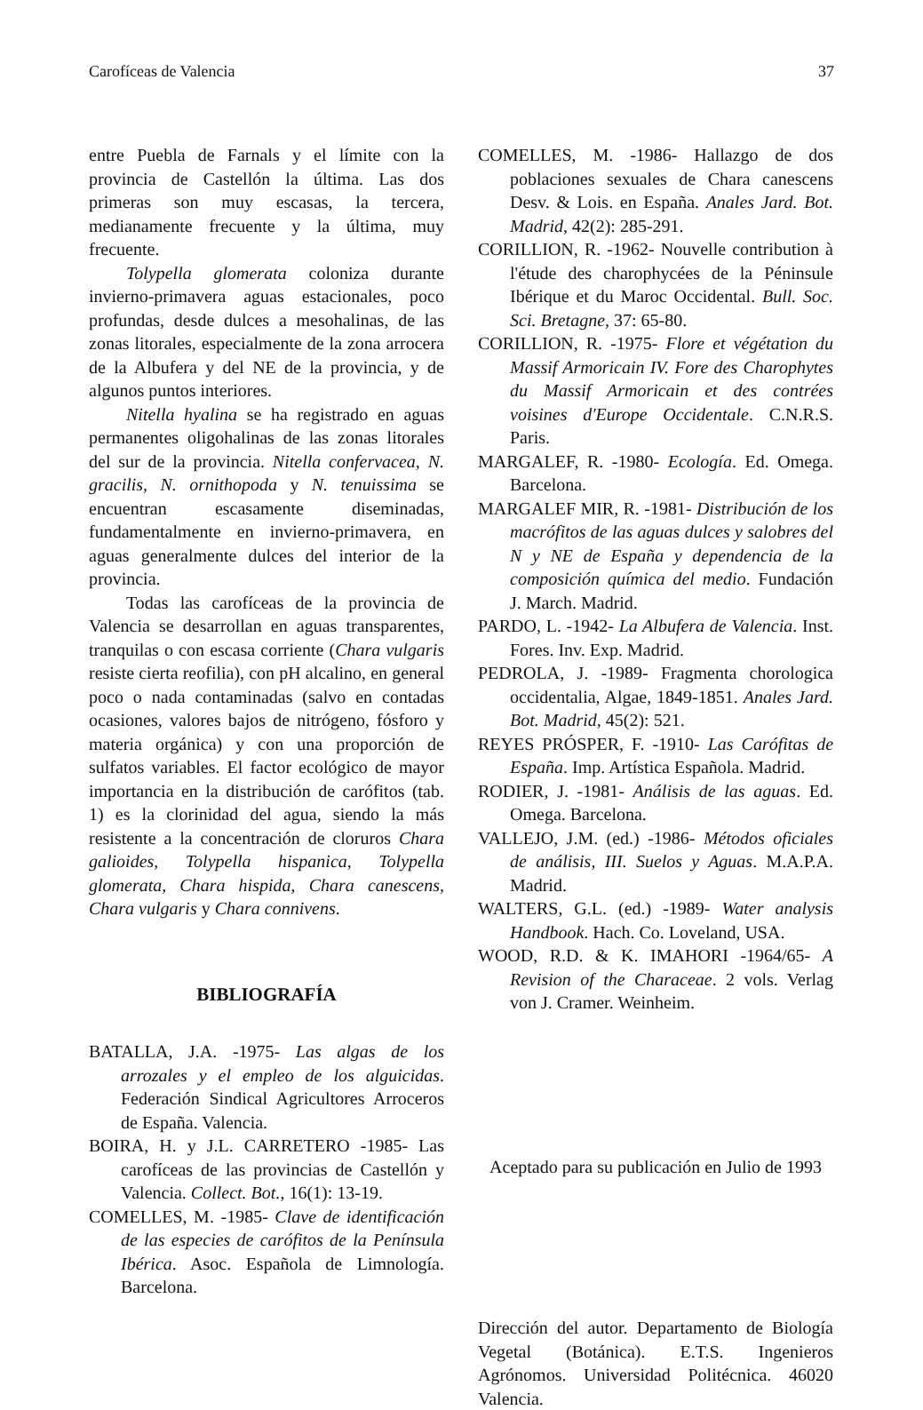Carofíceas de Valencia 37
entre Puebla de Farnals y el límite con la provincia de Castellón la última. Las dos primeras son muy escasas, la tercera, medianamente frecuente y la última, muy frecuente.
Tolypella glomerata coloniza durante invierno-primavera aguas estacionales, poco profundas, desde dulces a mesohalinas, de las zonas litorales, especialmente de la zona arrocera de la Albufera y del NE de la provincia, y de algunos puntos interiores.
Nitella hyalina se ha registrado en aguas permanentes oligohalinas de las zonas litorales del sur de la provincia. Nitella confervacea, N. gracilis, N. ornithopoda y N. tenuissima se encuentran escasamente diseminadas, fundamentalmente en invierno-primavera, en aguas generalmente dulces del interior de la provincia.
Todas las carofíceas de la provincia de Valencia se desarrollan en aguas transparentes, tranquilas o con escasa corriente (Chara vulgaris resiste cierta reofilia), con pH alcalino, en general poco o nada contaminadas (salvo en contadas ocasiones, valores bajos de nitrógeno, fósforo y materia orgánica) y con una proporción de sulfatos variables. El factor ecológico de mayor importancia en la distribución de carófitos (tab. 1) es la clorinidad del agua, siendo la más resistente a la concentración de cloruros Chara galioides, Tolypella hispanica, Tolypella glomerata, Chara hispida, Chara canescens, Chara vulgaris y Chara connivens.
BIBLIOGRAFÍA
BATALLA, J.A. -1975- Las algas de los arrozales y el empleo de los alguicidas. Federación Sindical Agricultores Arroceros de España. Valencia.
BOIRA, H. y J.L. CARRETERO -1985- Las carofíceas de las provincias de Castellón y Valencia. Collect. Bot., 16(1): 13-19.
COMELLES, M. -1985- Clave de identificación de las especies de carófitos de la Península Ibérica. Asoc. Española de Limnología. Barcelona.
COMELLES, M. -1986- Hallazgo de dos poblaciones sexuales de Chara canescens Desv. & Lois. en España. Anales Jard. Bot. Madrid, 42(2): 285-291.
CORILLION, R. -1962- Nouvelle contribution à l'étude des charophycées de la Péninsule Ibérique et du Maroc Occidental. Bull. Soc. Sci. Bretagne, 37: 65-80.
CORILLION, R. -1975- Flore et végétation du Massif Armoricain IV. Fore des Charophytes du Massif Armoricain et des contrées voisines d'Europe Occidentale. C.N.R.S. Paris.
MARGALEF, R. -1980- Ecología. Ed. Omega. Barcelona.
MARGALEF MIR, R. -1981- Distribución de los macrófitos de las aguas dulces y salobres del N y NE de España y dependencia de la composición química del medio. Fundación J. March. Madrid.
PARDO, L. -1942- La Albufera de Valencia. Inst. Fores. Inv. Exp. Madrid.
PEDROLA, J. -1989- Fragmenta chorologica occidentalia, Algae, 1849-1851. Anales Jard. Bot. Madrid, 45(2): 521.
REYES PRÓSPER, F. -1910- Las Carófitas de España. Imp. Artística Española. Madrid.
RODIER, J. -1981- Análisis de las aguas. Ed. Omega. Barcelona.
VALLEJO, J.M. (ed.) -1986- Métodos oficiales de análisis, III. Suelos y Aguas. M.A.P.A. Madrid.
WALTERS, G.L. (ed.) -1989- Water analysis Handbook. Hach. Co. Loveland, USA.
WOOD, R.D. & K. IMAHORI -1964/65- A Revision of the Characeae. 2 vols. Verlag von J. Cramer. Weinheim.
Aceptado para su publicación en Julio de 1993
Dirección del autor. Departamento de Biología Vegetal (Botánica). E.T.S. Ingenieros Agrónomos. Universidad Politécnica. 46020 Valencia.